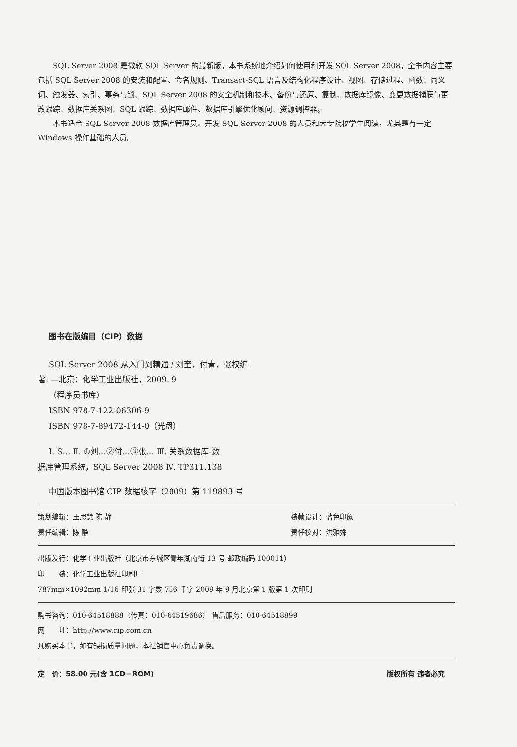SQL Server 2008 是微软 SQL Server 的最新版。本书系统地介绍如何使用和开发 SQL Server 2008。全书内容主要包括 SQL Server 2008 的安装和配置、命名规则、Transact-SQL 语言及结构化程序设计、视图、存储过程、函数、同义词、触发器、索引、事务与锁、SQL Server 2008 的安全机制和技术、备份与还原、复制、数据库镜像、变更数据捕获与更改跟踪、数据库关系图、SQL 跟踪、数据库邮件、数据库引擎优化顾问、资源调控器。
本书适合 SQL Server 2008 数据库管理员、开发 SQL Server 2008 的人员和大专院校学生阅读，尤其是有一定 Windows 操作基础的人员。
图书在版编目（CIP）数据
SQL Server 2008 从入门到精通 / 刘奎，付青，张权编
著. —北京：化学工业出版社，2009. 9
（程序员书库）
ISBN 978-7-122-06306-9
ISBN 978-7-89472-144-0（光盘）
Ⅰ. S… Ⅱ. ①刘…②付…③张… Ⅲ. 关系数据库-数
据库管理系统，SQL Server 2008 Ⅳ. TP311.138
中国版本图书馆 CIP 数据核字（2009）第 119893 号
策划编辑：王思慧 陈 静 装帧设计：蓝色印象
责任编辑：陈 静 责任校对：洪雅姝
出版发行：化学工业出版社（北京市东城区青年湖南街 13 号 邮政编码 100011）
印　　装：化学工业出版社印刷厂
787mm×1092mm 1/16 印张 31 字数 736 千字 2009 年 9 月北京第 1 版第 1 次印刷
购书咨询：010-64518888（传真：010-64519686） 售后服务：010-64518899
网　　址：http://www.cip.com.cn
凡购买本书，如有缺损质量问题，本社销售中心负责调换。
定　价：58.00 元(含 1CD－ROM) 版权所有 违者必究